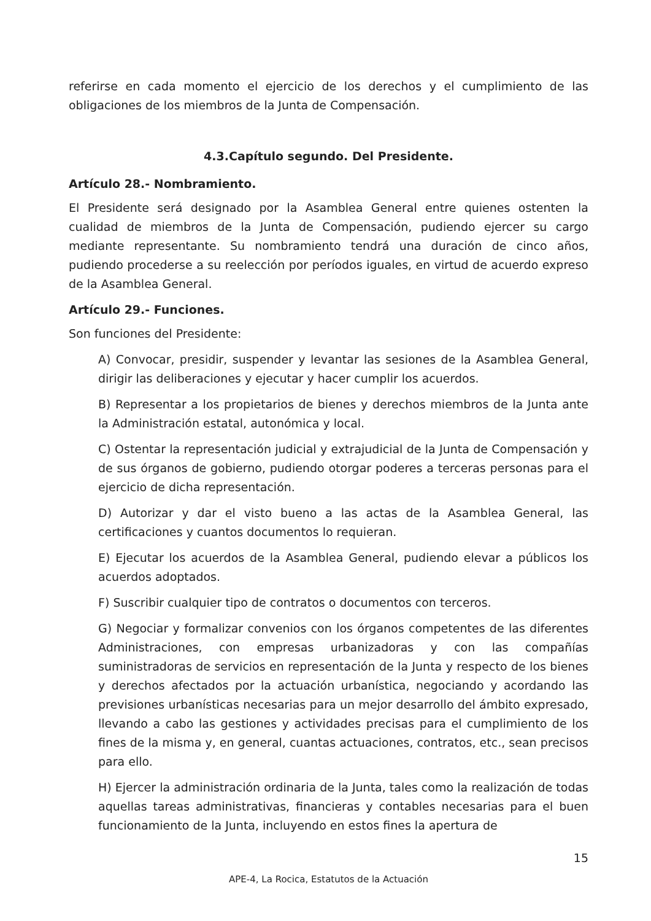referirse en cada momento el ejercicio de los derechos y el cumplimiento de las obligaciones de los miembros de la Junta de Compensación.
4.3.Capítulo segundo. Del Presidente.
Artículo 28.- Nombramiento.
El Presidente será designado por la Asamblea General entre quienes ostenten la cualidad de miembros de la Junta de Compensación, pudiendo ejercer su cargo mediante representante. Su nombramiento tendrá una duración de cinco años, pudiendo procederse a su reelección por períodos iguales, en virtud de acuerdo expreso de la Asamblea General.
Artículo 29.- Funciones.
Son funciones del Presidente:
A) Convocar, presidir, suspender y levantar las sesiones de la Asamblea General, dirigir las deliberaciones y ejecutar y hacer cumplir los acuerdos.
B) Representar a los propietarios de bienes y derechos miembros de la Junta ante la Administración estatal, autonómica y local.
C) Ostentar la representación judicial y extrajudicial de la Junta de Compensación y de sus órganos de gobierno, pudiendo otorgar poderes a terceras personas para el ejercicio de dicha representación.
D) Autorizar y dar el visto bueno a las actas de la Asamblea General, las certificaciones y cuantos documentos lo requieran.
E) Ejecutar los acuerdos de la Asamblea General, pudiendo elevar a públicos los acuerdos adoptados.
F) Suscribir cualquier tipo de contratos o documentos con terceros.
G) Negociar y formalizar convenios con los órganos competentes de las diferentes Administraciones, con empresas urbanizadoras y con las compañías suministradoras de servicios en representación de la Junta y respecto de los bienes y derechos afectados por la actuación urbanística, negociando y acordando las previsiones urbanísticas necesarias para un mejor desarrollo del ámbito expresado, llevando a cabo las gestiones y actividades precisas para el cumplimiento de los fines de la misma y, en general, cuantas actuaciones, contratos, etc., sean precisos para ello.
H) Ejercer la administración ordinaria de la Junta, tales como la realización de todas aquellas tareas administrativas, financieras y contables necesarias para el buen funcionamiento de la Junta, incluyendo en estos fines la apertura de
15
APE-4, La Rocica, Estatutos de la Actuación